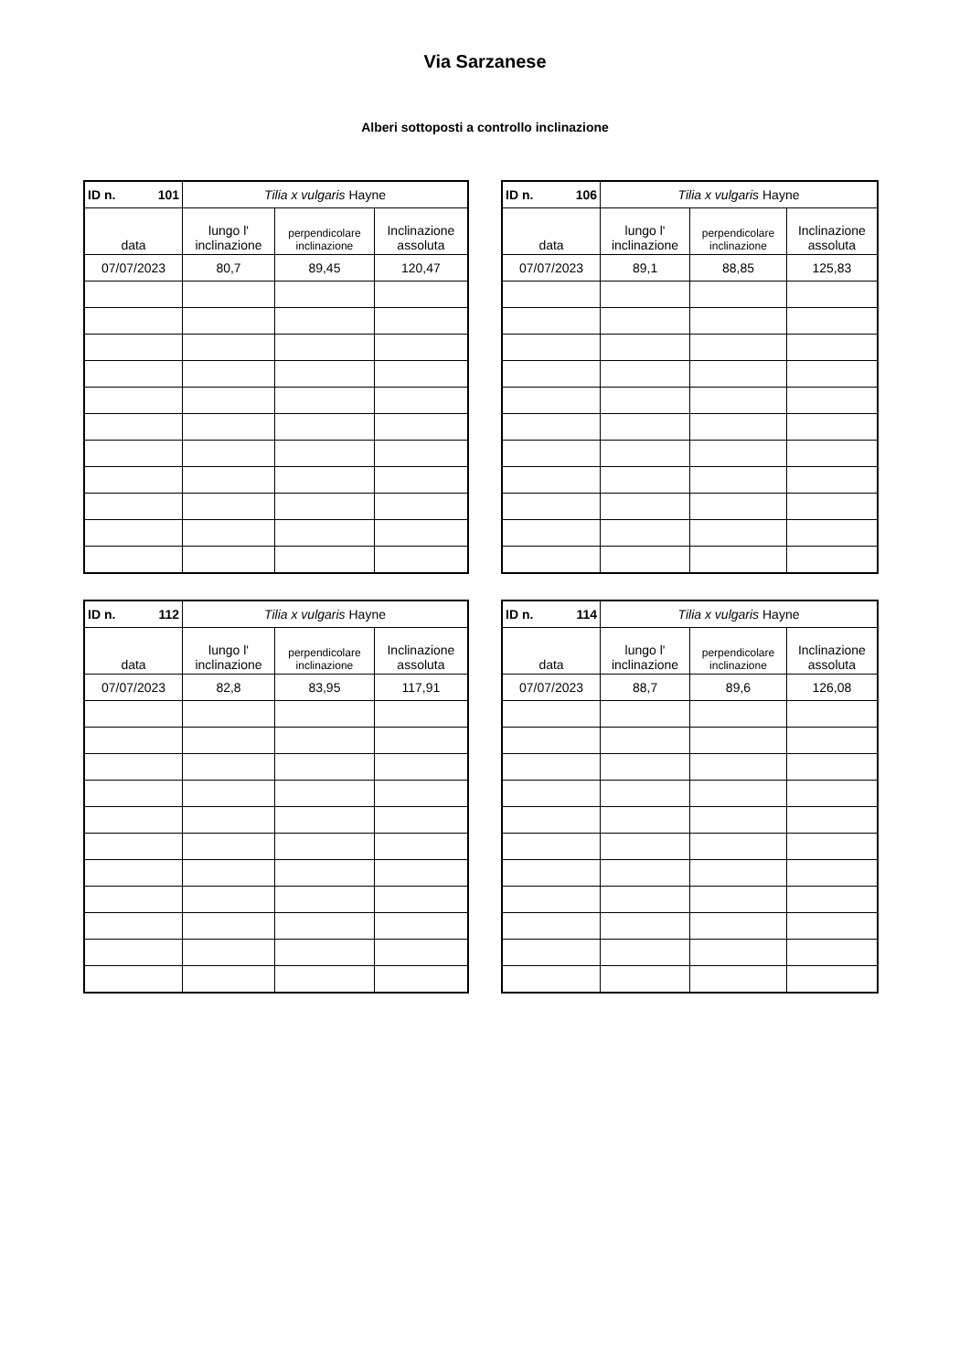Via Sarzanese
Alberi sottoposti a controllo inclinazione
| ID n. 101 | Tilia x vulgaris Hayne | | |
| --- | --- | --- | --- |
| data | lungo l' inclinazione | perpendicolare inclinazione | Inclinazione assoluta |
| 07/07/2023 | 80,7 | 89,45 | 120,47 |
| ID n. 106 | Tilia x vulgaris Hayne | | |
| --- | --- | --- | --- |
| data | lungo l' inclinazione | perpendicolare inclinazione | Inclinazione assoluta |
| 07/07/2023 | 89,1 | 88,85 | 125,83 |
| ID n. 112 | Tilia x vulgaris Hayne | | |
| --- | --- | --- | --- |
| data | lungo l' inclinazione | perpendicolare inclinazione | Inclinazione assoluta |
| 07/07/2023 | 82,8 | 83,95 | 117,91 |
| ID n. 114 | Tilia x vulgaris Hayne | | |
| --- | --- | --- | --- |
| data | lungo l' inclinazione | perpendicolare inclinazione | Inclinazione assoluta |
| 07/07/2023 | 88,7 | 89,6 | 126,08 |